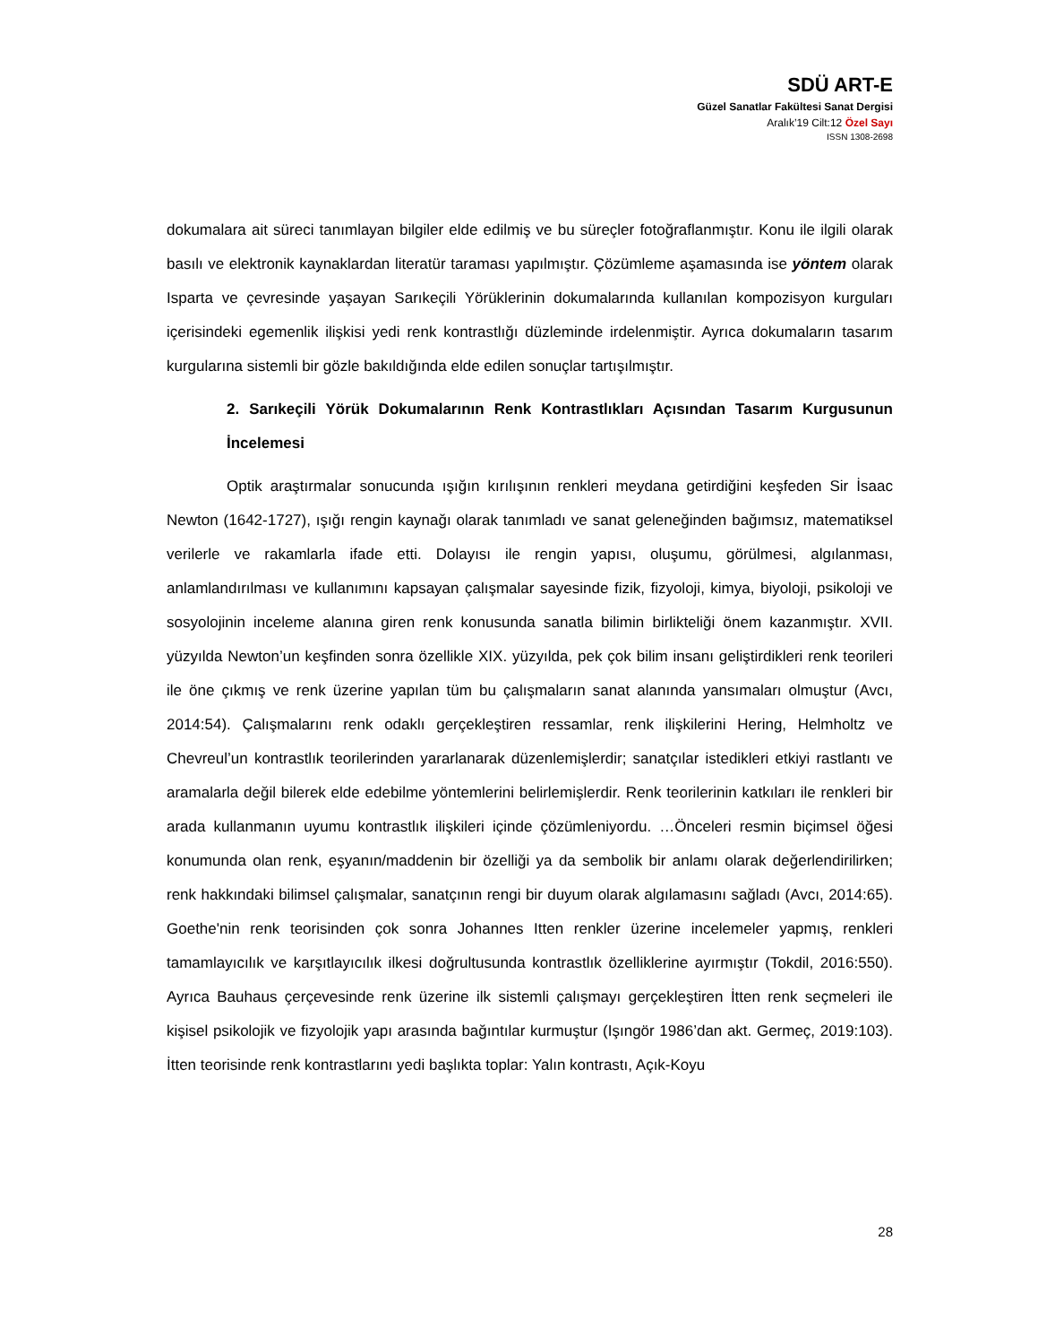SDÜ ART-E
Güzel Sanatlar Fakültesi Sanat Dergisi
Aralık’19 Cilt:12 Özel Sayı
ISSN 1308-2698
dokumalara ait süreci tanımlayan bilgiler elde edilmiş ve bu süreçler fotoğraflanmıştır. Konu ile ilgili olarak basılı ve elektronik kaynaklardan literatür taraması yapılmıştır. Çözümleme aşamasında ise yöntem olarak Isparta ve çevresinde yaşayan Sarıkeçili Yörüklerinin dokumalarında kullanılan kompozisyon kurguları içerisindeki egemenlik ilişkisi yedi renk kontrastlığı düzleminde irdelenmiştir. Ayrıca dokumaların tasarım kurgularına sistemli bir gözle bakıldığında elde edilen sonuçlar tartışılmıştır.
2. Sarıkeçili Yörük Dokumalarının Renk Kontrastlıkları Açısından Tasarım Kurgusunun İncelemesi
Optik araştırmalar sonucunda ışığın kırılışının renkleri meydana getirdiğini keşfeden Sir İsaac Newton (1642-1727), ışığı rengin kaynağı olarak tanımladı ve sanat geleneğinden bağımsız, matematiksel verilerle ve rakamlarla ifade etti. Dolayısı ile rengin yapısı, oluşumu, görülmesi, algılanması, anlamlandırılması ve kullanımını kapsayan çalışmalar sayesinde fizik, fizyoloji, kimya, biyoloji, psikoloji ve sosyolojinin inceleme alanına giren renk konusunda sanatla bilimin birlikteliği önem kazanmıştır. XVII. yüzyılda Newton’un keşfinden sonra özellikle XIX. yüzyılda, pek çok bilim insanı geliştirdikleri renk teorileri ile öne çıkmış ve renk üzerine yapılan tüm bu çalışmaların sanat alanında yansımaları olmuştur (Avcı, 2014:54). Çalışmalarını renk odaklı gerçekleştiren ressamlar, renk ilişkilerini Hering, Helmholtz ve Chevreul’un kontrastlık teorilerinden yararlanarak düzenlemişlerdir; sanatçılar istedikleri etkiyi rastlantı ve aramalarla değil bilerek elde edebilme yöntemlerini belirlemişlerdir. Renk teorilerinin katkıları ile renkleri bir arada kullanmanın uyumu kontrastlık ilişkileri içinde çözümleniyordu. …Önceleri resmin biçimsel öğesi konumunda olan renk, eşyanın/maddenin bir özelliği ya da sembolik bir anlamı olarak değerlendirilirken; renk hakkındaki bilimsel çalışmalar, sanatçının rengi bir duyum olarak algılamasını sağladı (Avcı, 2014:65). Goethe'nin renk teorisinden çok sonra Johannes Itten renkler üzerine incelemeler yapmış, renkleri tamamlayıcılık ve karşıtlayıcılık ilkesi doğrultusunda kontrastlık özelliklerine ayırmıştır (Tokdil, 2016:550). Ayrıca Bauhaus çerçevesinde renk üzerine ilk sistemli çalışmayı gerçekleştiren İtten renk seçmeleri ile kişisel psikolojik ve fizyolojik yapı arasında bağıntılar kurmuştur (Işıngör 1986’dan akt. Germeç, 2019:103). İtten teorisinde renk kontrastlarını yedi başlıkta toplar: Yalın kontrastı, Açık-Koyu
28